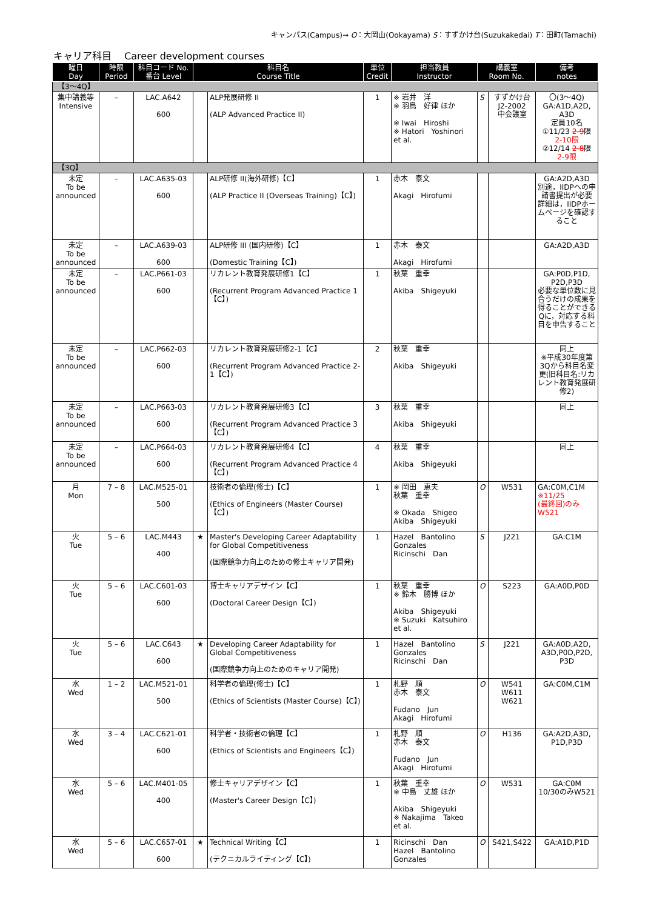キャンパス(Campus)→ O：大岡山(Ookayama) S：すずかけ台(Suzukakedai) T：田町(Tamachi)
キャリア科目　 Career development courses
| 曜日 Day | 時限 Period | 科目コード No. 番台 Level | 科目名 Course Title | | 単位 Credit | 担当教員 Instructor | 講義室 Room No. | | 備考 notes |
| --- | --- | --- | --- | --- | --- | --- | --- | --- | --- |
| 【3～4Q】 | | | | | | | | | |
| 集中講義等 Intensive | – | LAC.A642 600 | | ALP発展研修 II (ALP Advanced Practice II) | 1 | ※ 岩井 洋 ※ 羽鳥 好律 ほか ※ Iwai Hiroshi ※ Hatori Yoshinori et al. | S | すずかけ台 J2-2002 中会議室 | 〇(3～4Q) GA:A1D,A2D, A3D 定員10名 ①11/23 2-9 限 2-10限 ②12/14 2-8 限 2-9限 |
| 【3Q】 | | | | | | | | | |
| 未定 To be announced | – | LAC.A635-03 600 | | ALP研修 II(海外研修)【C】 (ALP Practice II (Overseas Training)【C】) | 1 | 赤木 泰文 Akagi Hirofumi | | | GA:A2D,A3D 別途，IIDPへの申請書提出が必要 詳細は，IIDPホームページを確認すること |
| 未定 To be announced | – | LAC.A639-03 600 | | ALP研修 III (国内研修)【C】 (Domestic Training【C】) | 1 | 赤木 泰文 Akagi Hirofumi | | | GA:A2D,A3D |
| 未定 To be announced | – | LAC.P661-03 600 | | リカレント教育発展研修1【C】 (Recurrent Program Advanced Practice 1【C】) | 1 | 秋葉 重幸 Akiba Shigeyuki | | | GA:P0D,P1D, P2D,P3D 必要な単位数に見合うだけの成果を得ることができるQに，対応する科目を申告すること |
| 未定 To be announced | – | LAC.P662-03 600 | | リカレント教育発展研修2-1【C】 (Recurrent Program Advanced Practice 2-1【C】) | 2 | 秋葉 重幸 Akiba Shigeyuki | | | 同上 ※平成30年度第3Qから科目名変更(旧科目名:リカレント教育発展研修2) |
| 未定 To be announced | – | LAC.P663-03 600 | | リカレント教育発展研修3【C】 (Recurrent Program Advanced Practice 3【C】) | 3 | 秋葉 重幸 Akiba Shigeyuki | | | 同上 |
| 未定 To be announced | – | LAC.P664-03 600 | | リカレント教育発展研修4【C】 (Recurrent Program Advanced Practice 4【C】) | 4 | 秋葉 重幸 Akiba Shigeyuki | | | 同上 |
| 月 Mon | 7 – 8 | LAC.M525-01 500 | | 技術者の倫理(修士)【C】 (Ethics of Engineers (Master Course)【C】) | 1 | ※ 岡田 恵夫 秋葉 重幸 ※ Okada Shigeo Akiba Shigeyuki | O | W531 | GA:C0M,C1M ※11/25 (最終回)のみ W521 |
| 火 Tue | 5 – 6 | LAC.M443 400 | ★ | Master's Developing Career Adaptability for Global Competitiveness (国際競争力向上のための修士キャリア開発) | 1 | Hazel Bantolino Gonzales Ricinschi Dan | S | J221 | GA:C1M |
| 火 Tue | 5 – 6 | LAC.C601-03 600 | | 博士キャリアデザイン【C】 (Doctoral Career Design【C】) | 1 | 秋葉 重幸 ※ 鈴木 勝博 ほか Akiba Shigeyuki ※ Suzuki Katsuhiro et al. | O | S223 | GA:A0D,P0D |
| 火 Tue | 5 – 6 | LAC.C643 600 | ★ | Developing Career Adaptability for Global Competitiveness (国際競争力向上のためのキャリア開発) | 1 | Hazel Bantolino Gonzales Ricinschi Dan | S | J221 | GA:A0D,A2D, A3D,P0D,P2D, P3D |
| 水 Wed | 1 – 2 | LAC.M521-01 500 | | 科学者の倫理(修士)【C】 (Ethics of Scientists (Master Course)【C】) | 1 | 札野 順 赤木 泰文 Fudano Jun Akagi Hirofumi | O | W541 W611 W621 | GA:C0M,C1M |
| 水 Wed | 3 – 4 | LAC.C621-01 600 | | 科学者・技術者の倫理【C】 (Ethics of Scientists and Engineers【C】) | 1 | 札野 順 赤木 泰文 Fudano Jun Akagi Hirofumi | O | H136 | GA:A2D,A3D, P1D,P3D |
| 水 Wed | 5 – 6 | LAC.M401-05 400 | | 修士キャリアデザイン【C】 (Master's Career Design【C】) | 1 | 秋葉 重幸 ※ 中島 丈雄 ほか Akiba Shigeyuki ※ Nakajima Takeo et al. | O | W531 | GA:C0M 10/30のみW521 |
| 水 Wed | 5 – 6 | LAC.C657-01 600 | ★ | Technical Writing【C】 (テクニカルライティング【C】) | 1 | Ricinschi Dan Hazel Bantolino Gonzales | O | S421,S422 | GA:A1D,P1D |